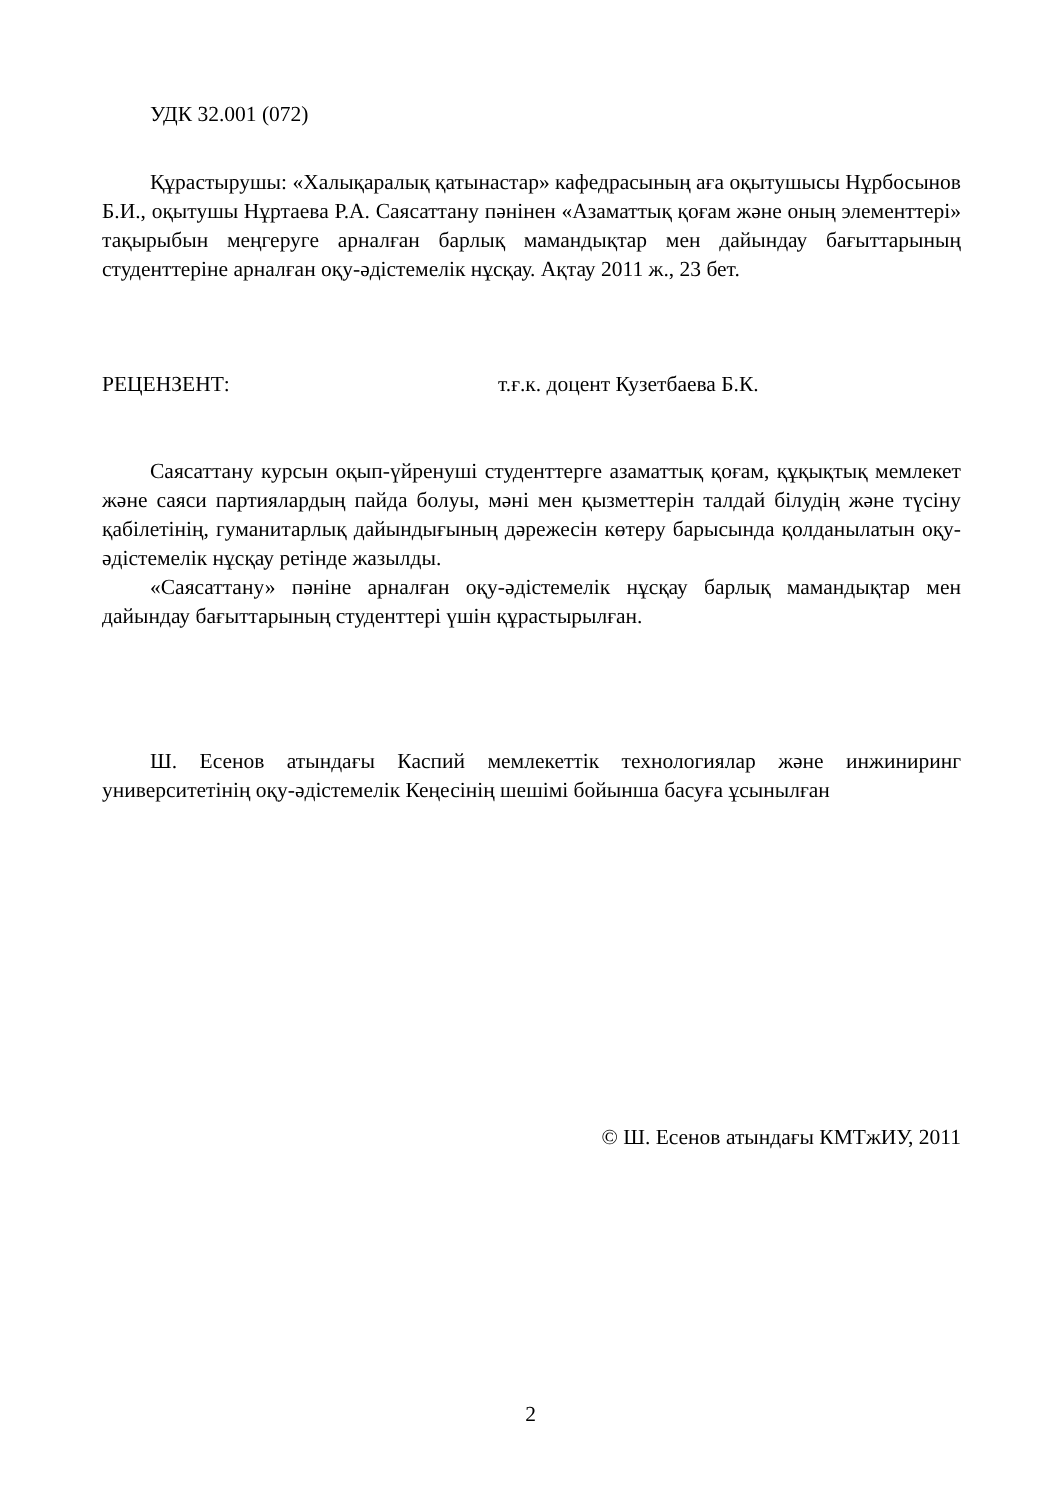УДК 32.001 (072)
Құрастырушы: «Халықаралық қатынастар» кафедрасының аға оқытушысы Нұрбосынов Б.И., оқытушы Нұртаева Р.А. Саясаттану пәнінен «Азаматтық қоғам және оның элементтері» тақырыбын меңгеруге арналған барлық мамандықтар мен дайындау бағыттарының студенттеріне арналған оқу-әдістемелік нұсқау. Ақтау 2011 ж., 23 бет.
РЕЦЕНЗЕНТ: т.ғ.к. доцент Кузетбаева Б.К.
Саясаттану курсын оқып-үйренуші студенттерге азаматтық қоғам, құқықтық мемлекет және саяси партиялардың пайда болуы, мәні мен қызметтерін талдай білудің және түсіну қабілетінің, гуманитарлық дайындығының дәрежесін көтеру барысында қолданылатын оқу-әдістемелік нұсқау ретінде жазылды.
«Саясаттану» пәніне арналған оқу-әдістемелік нұсқау барлық мамандықтар мен дайындау бағыттарының студенттері үшін құрастырылған.
Ш. Есенов атындағы Каспий мемлекеттік технологиялар және инжиниринг университетінің оқу-әдістемелік Кеңесінің шешімі бойынша басуға ұсынылған
© Ш. Есенов атындағы КМТжИУ, 2011
2